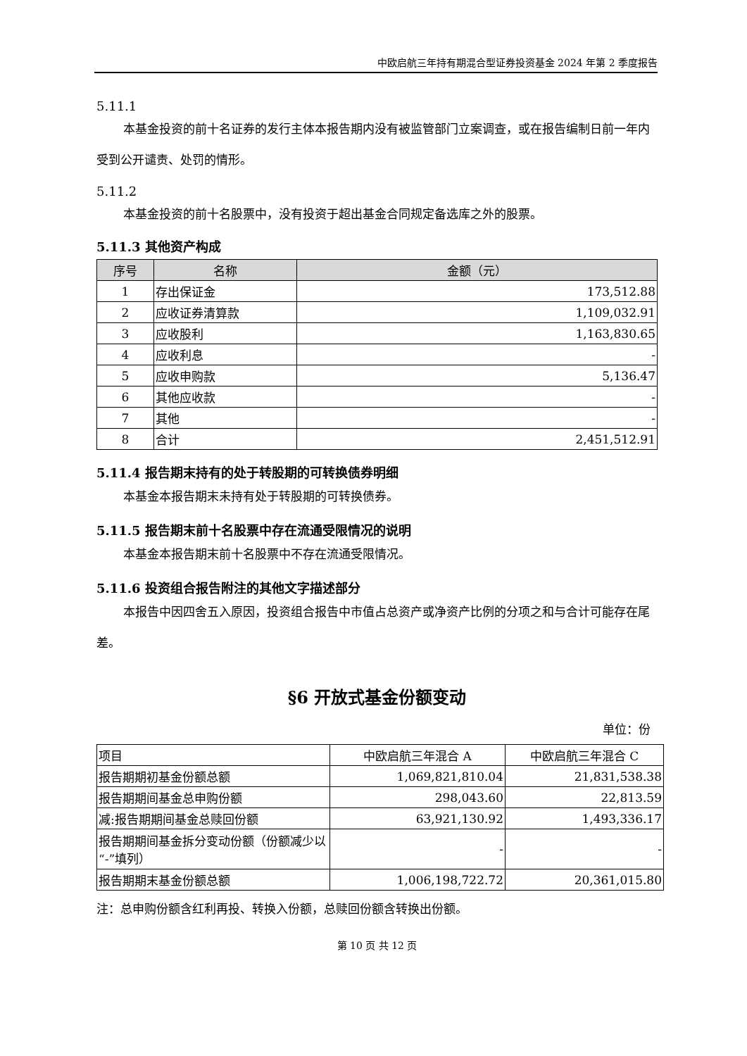中欧启航三年持有期混合型证券投资基金 2024 年第 2 季度报告
5.11.1
本基金投资的前十名证券的发行主体本报告期内没有被监管部门立案调查，或在报告编制日前一年内受到公开谴责、处罚的情形。
5.11.2
本基金投资的前十名股票中，没有投资于超出基金合同规定备选库之外的股票。
5.11.3 其他资产构成
| 序号 | 名称 | 金额（元） |
| --- | --- | --- |
| 1 | 存出保证金 | 173,512.88 |
| 2 | 应收证券清算款 | 1,109,032.91 |
| 3 | 应收股利 | 1,163,830.65 |
| 4 | 应收利息 | - |
| 5 | 应收申购款 | 5,136.47 |
| 6 | 其他应收款 | - |
| 7 | 其他 | - |
| 8 | 合计 | 2,451,512.91 |
5.11.4 报告期末持有的处于转股期的可转换债券明细
本基金本报告期末未持有处于转股期的可转换债券。
5.11.5 报告期末前十名股票中存在流通受限情况的说明
本基金本报告期末前十名股票中不存在流通受限情况。
5.11.6 投资组合报告附注的其他文字描述部分
本报告中因四舍五入原因，投资组合报告中市值占总资产或净资产比例的分项之和与合计可能存在尾差。
§6 开放式基金份额变动
单位：份
| 项目 | 中欧启航三年混合 A | 中欧启航三年混合 C |
| 报告期期初基金份额总额 | 1,069,821,810.04 | 21,831,538.38 |
| 报告期期间基金总申购份额 | 298,043.60 | 22,813.59 |
| 减:报告期期间基金总赎回份额 | 63,921,130.92 | 1,493,336.17 |
| 报告期期间基金拆分变动份额（份额减少以“-”填列） | - | - |
| 报告期期末基金份额总额 | 1,006,198,722.72 | 20,361,015.80 |
注：总申购份额含红利再投、转换入份额，总赎回份额含转换出份额。
第 10 页 共 12 页